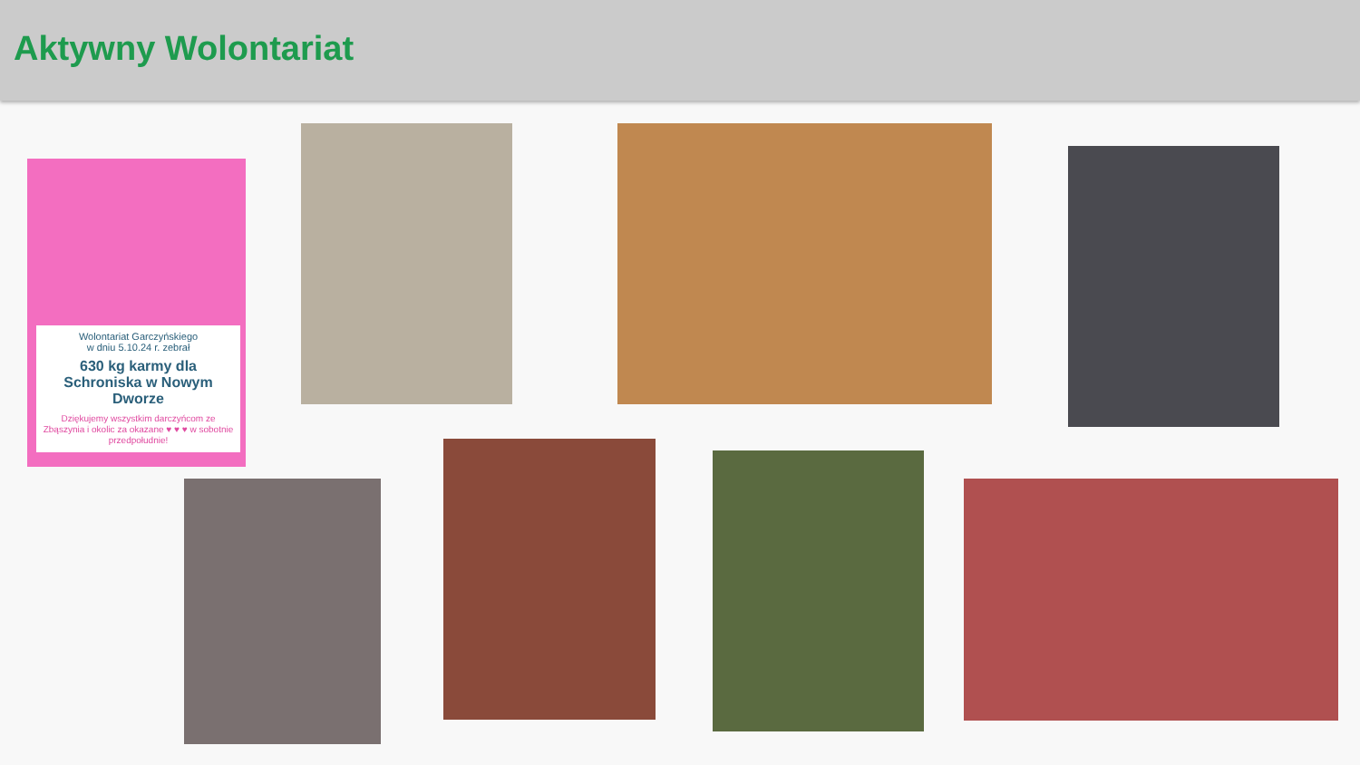Aktywny Wolontariat
Wolontariat Garczyńskiego
w dniu 5.10.24 r. zebrał
630 kg karmy dla Schroniska w Nowym Dworze
Dziękujemy wszystkim darczyńcom ze Zbąszynia i okolic za okazane ♥ ♥ ♥ w sobotnie przedpołudnie!